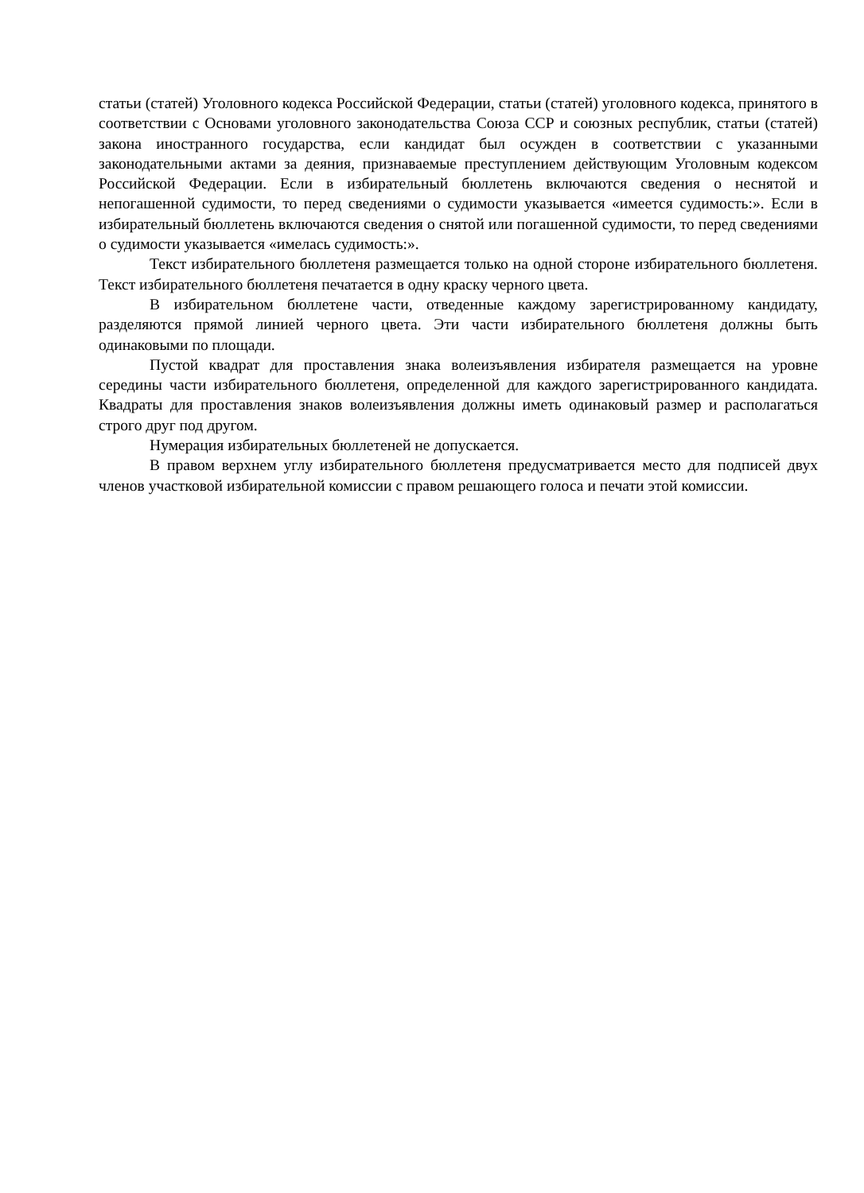статьи (статей) Уголовного кодекса Российской Федерации, статьи (статей) уголовного кодекса, принятого в соответствии с Основами уголовного законодательства Союза ССР и союзных республик, статьи (статей) закона иностранного государства, если кандидат был осужден в соответствии с указанными законодательными актами за деяния, признаваемые преступлением действующим Уголовным кодексом Российской Федерации. Если в избирательный бюллетень включаются сведения о неснятой и непогашенной судимости, то перед сведениями о судимости указывается «имеется судимость:». Если в избирательный бюллетень включаются сведения о снятой или погашенной судимости, то перед сведениями о судимости указывается «имелась судимость:».
Текст избирательного бюллетеня размещается только на одной стороне избирательного бюллетеня. Текст избирательного бюллетеня печатается в одну краску черного цвета.
В избирательном бюллетене части, отведенные каждому зарегистрированному кандидату, разделяются прямой линией черного цвета. Эти части избирательного бюллетеня должны быть одинаковыми по площади.
Пустой квадрат для проставления знака волеизъявления избирателя размещается на уровне середины части избирательного бюллетеня, определенной для каждого зарегистрированного кандидата. Квадраты для проставления знаков волеизъявления должны иметь одинаковый размер и располагаться строго друг под другом.
Нумерация избирательных бюллетеней не допускается.
В правом верхнем углу избирательного бюллетеня предусматривается место для подписей двух членов участковой избирательной комиссии с правом решающего голоса и печати этой комиссии.